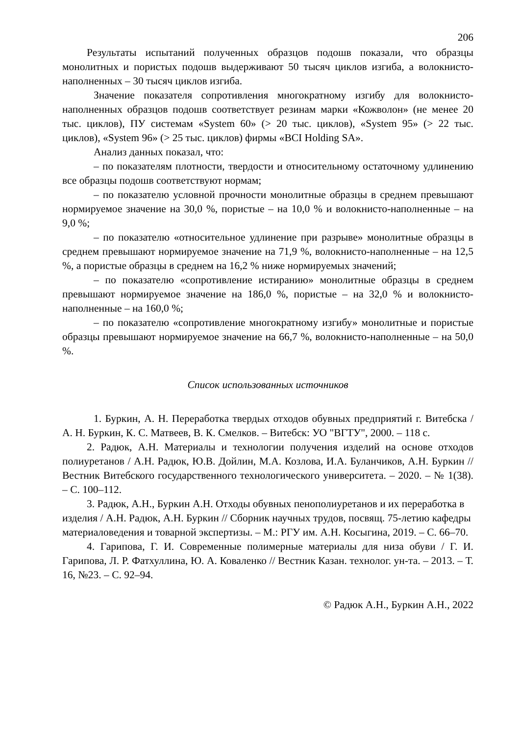206
Результаты испытаний полученных образцов подошв показали, что образцы монолитных и пористых подошв выдерживают 50 тысяч циклов изгиба, а волокнисто-наполненных – 30 тысяч циклов изгиба.
Значение показателя сопротивления многократному изгибу для волокнисто-наполненных образцов подошв соответствует резинам марки «Кожволон» (не менее 20 тыс. циклов), ПУ системам «System 60» (> 20 тыс. циклов), «System 95» (> 22 тыс. циклов), «System 96» (> 25 тыс. циклов) фирмы «BCI Holding SA».
Анализ данных показал, что:
– по показателям плотности, твердости и относительному остаточному удлинению все образцы подошв соответствуют нормам;
– по показателю условной прочности монолитные образцы в среднем превышают нормируемое значение на 30,0 %, пористые – на 10,0 % и волокнисто-наполненные – на 9,0 %;
– по показателю «относительное удлинение при разрыве» монолитные образцы в среднем превышают нормируемое значение на 71,9 %, волокнисто-наполненные – на 12,5 %, а пористые образцы в среднем на 16,2 % ниже нормируемых значений;
– по показателю «сопротивление истиранию» монолитные образцы в среднем превышают нормируемое значение на 186,0 %, пористые – на 32,0 % и волокнисто-наполненные – на 160,0 %;
– по показателю «сопротивление многократному изгибу» монолитные и пористые образцы превышают нормируемое значение на 66,7 %, волокнисто-наполненные – на 50,0 %.
Список использованных источников
1. Буркин, А. Н. Переработка твердых отходов обувных предприятий г. Витебска / А. Н. Буркин, К. С. Матвеев, В. К. Смелков. – Витебск: УО "ВГТУ", 2000. – 118 с.
2. Радюк, А.Н. Материалы и технологии получения изделий на основе отходов полиуретанов / А.Н. Радюк, Ю.В. Дойлин, М.А. Козлова, И.А. Буланчиков, А.Н. Буркин // Вестник Витебского государственного технологического университета. – 2020. – № 1(38). – С. 100–112.
3. Радюк, А.Н., Буркин А.Н. Отходы обувных пенополиуретанов и их переработка в изделия / А.Н. Радюк, А.Н. Буркин // Сборник научных трудов, посвящ. 75-летию кафедры материаловедения и товарной экспертизы. – М.: РГУ им. А.Н. Косыгина, 2019. – С. 66–70.
4. Гарипова, Г. И. Современные полимерные материалы для низа обуви / Г. И. Гарипова, Л. Р. Фатхуллина, Ю. А. Коваленко // Вестник Казан. технолог. ун-та. – 2013. – Т. 16, №23. – С. 92–94.
© Радюк А.Н., Буркин А.Н., 2022